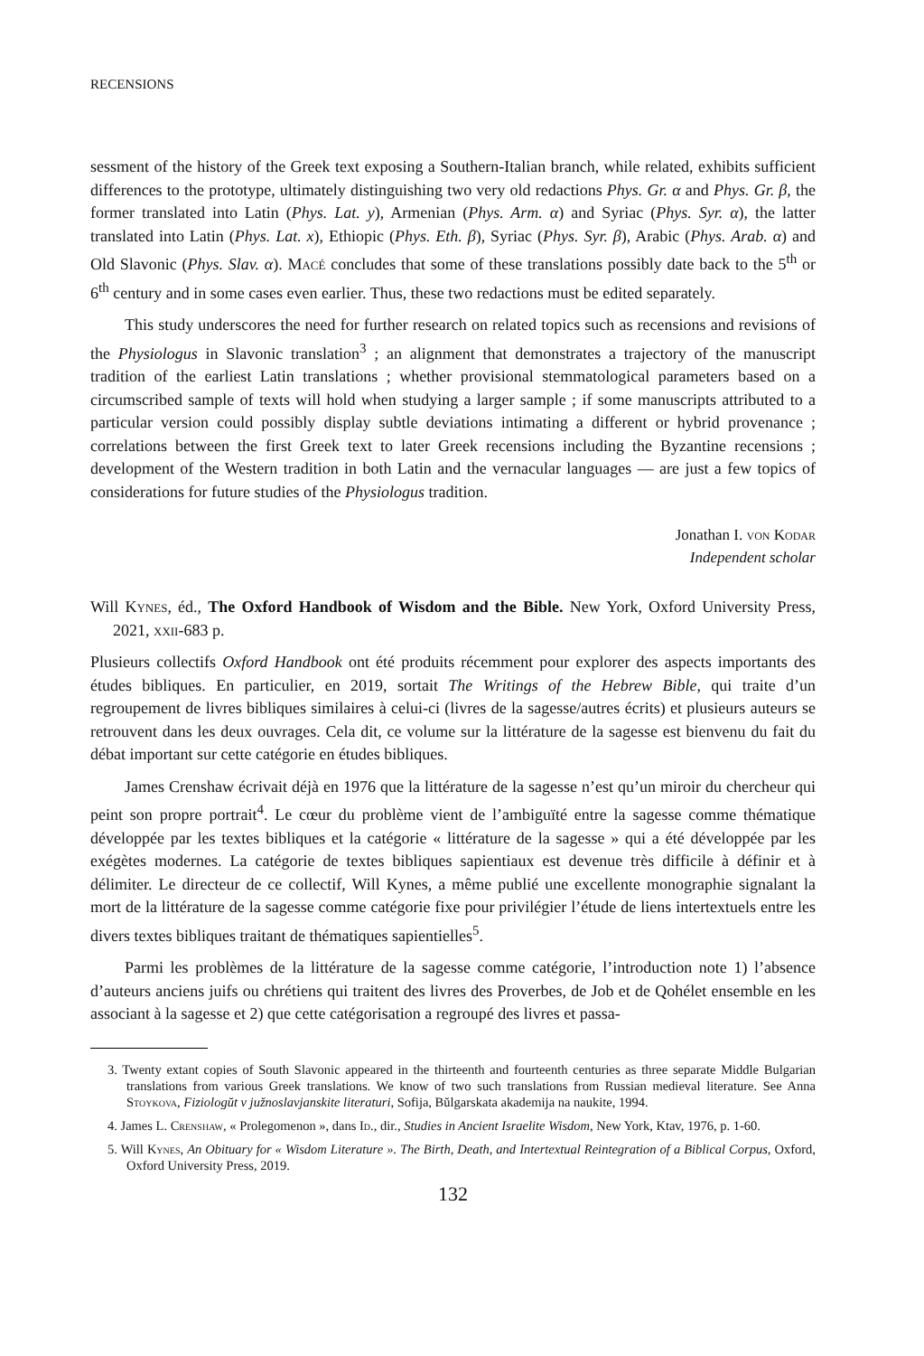RECENSIONS
sessment of the history of the Greek text exposing a Southern-Italian branch, while related, exhibits sufficient differences to the prototype, ultimately distinguishing two very old redactions Phys. Gr. α and Phys. Gr. β, the former translated into Latin (Phys. Lat. y), Armenian (Phys. Arm. α) and Syriac (Phys. Syr. α), the latter translated into Latin (Phys. Lat. x), Ethiopic (Phys. Eth. β), Syriac (Phys. Syr. β), Arabic (Phys. Arab. α) and Old Slavonic (Phys. Slav. α). Macé concludes that some of these translations possibly date back to the 5<sup>th</sup> or 6<sup>th</sup> century and in some cases even earlier. Thus, these two redactions must be edited separately.
This study underscores the need for further research on related topics such as recensions and revisions of the Physiologus in Slavonic translation<sup>3</sup> ; an alignment that demonstrates a trajectory of the manuscript tradition of the earliest Latin translations ; whether provisional stemmatological parameters based on a circumscribed sample of texts will hold when studying a larger sample ; if some manuscripts attributed to a particular version could possibly display subtle deviations intimating a different or hybrid provenance ; correlations between the first Greek text to later Greek recensions including the Byzantine recensions ; development of the Western tradition in both Latin and the vernacular languages — are just a few topics of considerations for future studies of the Physiologus tradition.
Jonathan I. von Kodar
Independent scholar
Will Kynes, éd., The Oxford Handbook of Wisdom and the Bible. New York, Oxford University Press, 2021, xxii-683 p.
Plusieurs collectifs Oxford Handbook ont été produits récemment pour explorer des aspects importants des études bibliques. En particulier, en 2019, sortait The Writings of the Hebrew Bible, qui traite d’un regroupement de livres bibliques similaires à celui-ci (livres de la sagesse/autres écrits) et plusieurs auteurs se retrouvent dans les deux ouvrages. Cela dit, ce volume sur la littérature de la sagesse est bienvenu du fait du débat important sur cette catégorie en études bibliques.
James Crenshaw écrivait déjà en 1976 que la littérature de la sagesse n’est qu’un miroir du chercheur qui peint son propre portrait<sup>4</sup>. Le cœur du problème vient de l’ambiguïté entre la sagesse comme thématique développée par les textes bibliques et la catégorie « littérature de la sagesse » qui a été développée par les exégètes modernes. La catégorie de textes bibliques sapientiaux est devenue très difficile à définir et à délimiter. Le directeur de ce collectif, Will Kynes, a même publié une excellente monographie signalant la mort de la littérature de la sagesse comme catégorie fixe pour privilégier l’étude de liens intertextuels entre les divers textes bibliques traitant de thématiques sapientielles<sup>5</sup>.
Parmi les problèmes de la littérature de la sagesse comme catégorie, l’introduction note 1) l’absence d’auteurs anciens juifs ou chrétiens qui traitent des livres des Proverbes, de Job et de Qohélet ensemble en les associant à la sagesse et 2) que cette catégorisation a regroupé des livres et passa-
3. Twenty extant copies of South Slavonic appeared in the thirteenth and fourteenth centuries as three separate Middle Bulgarian translations from various Greek translations. We know of two such translations from Russian medieval literature. See Anna Stoykova, Fiziologŭt v južnoslavjanskite literaturi, Sofija, Bŭlgarskata akademija na naukite, 1994.
4. James L. Crenshaw, « Prolegomenon », dans Id., dir., Studies in Ancient Israelite Wisdom, New York, Ktav, 1976, p. 1-60.
5. Will Kynes, An Obituary for « Wisdom Literature ». The Birth, Death, and Intertextual Reintegration of a Biblical Corpus, Oxford, Oxford University Press, 2019.
132